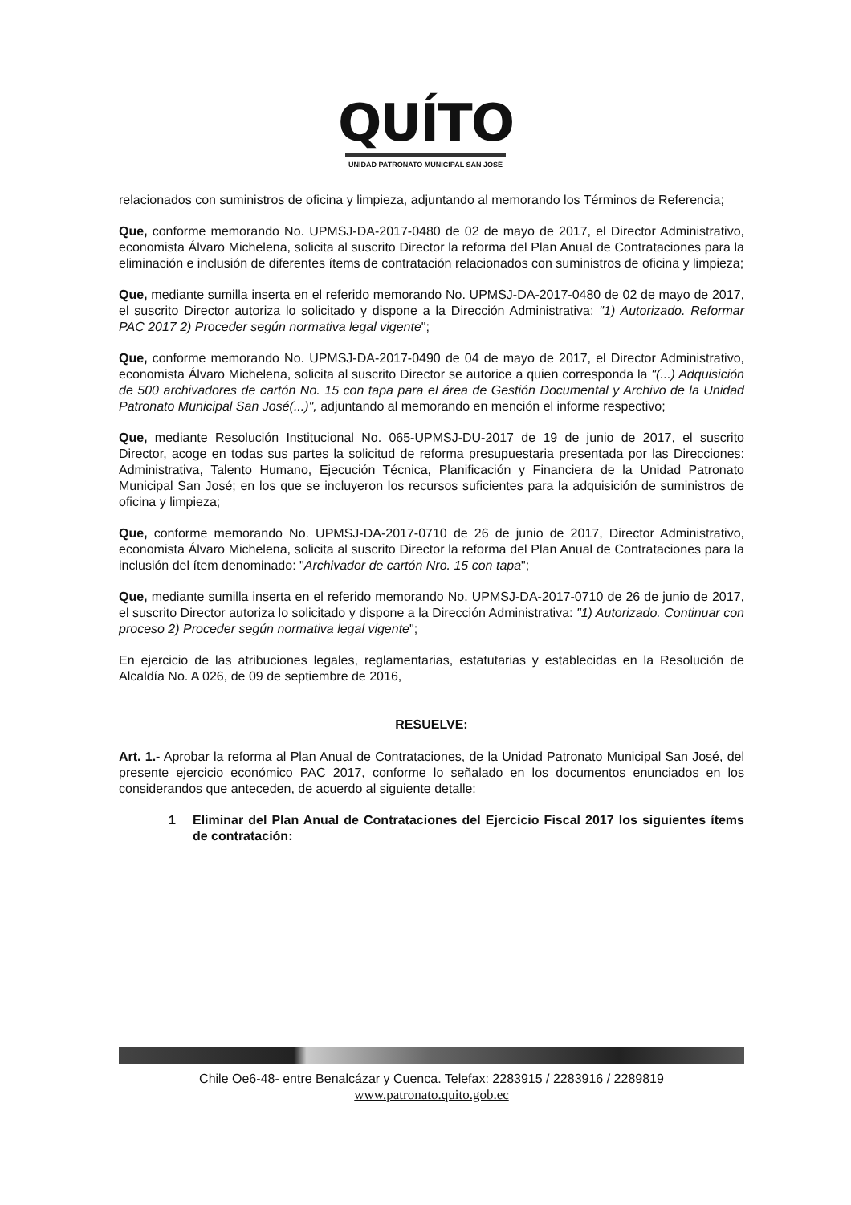QUÍTO
UNIDAD PATRONATO MUNICIPAL SAN JOSÉ
relacionados con suministros de oficina y limpieza, adjuntando al memorando los Términos de Referencia;
Que, conforme memorando No. UPMSJ-DA-2017-0480 de 02 de mayo de 2017, el Director Administrativo, economista Álvaro Michelena, solicita al suscrito Director la reforma del Plan Anual de Contrataciones para la eliminación e inclusión de diferentes ítems de contratación relacionados con suministros de oficina y limpieza;
Que, mediante sumilla inserta en el referido memorando No. UPMSJ-DA-2017-0480 de 02 de mayo de 2017, el suscrito Director autoriza lo solicitado y dispone a la Dirección Administrativa: "1) Autorizado. Reformar PAC 2017 2) Proceder según normativa legal vigente";
Que, conforme memorando No. UPMSJ-DA-2017-0490 de 04 de mayo de 2017, el Director Administrativo, economista Álvaro Michelena, solicita al suscrito Director se autorice a quien corresponda la "(...) Adquisición de 500 archivadores de cartón No. 15 con tapa para el área de Gestión Documental y Archivo de la Unidad Patronato Municipal San José(...)", adjuntando al memorando en mención el informe respectivo;
Que, mediante Resolución Institucional No. 065-UPMSJ-DU-2017 de 19 de junio de 2017, el suscrito Director, acoge en todas sus partes la solicitud de reforma presupuestaria presentada por las Direcciones: Administrativa, Talento Humano, Ejecución Técnica, Planificación y Financiera de la Unidad Patronato Municipal San José; en los que se incluyeron los recursos suficientes para la adquisición de suministros de oficina y limpieza;
Que, conforme memorando No. UPMSJ-DA-2017-0710 de 26 de junio de 2017, Director Administrativo, economista Álvaro Michelena, solicita al suscrito Director la reforma del Plan Anual de Contrataciones para la inclusión del ítem denominado: "Archivador de cartón Nro. 15 con tapa";
Que, mediante sumilla inserta en el referido memorando No. UPMSJ-DA-2017-0710 de 26 de junio de 2017, el suscrito Director autoriza lo solicitado y dispone a la Dirección Administrativa: "1) Autorizado. Continuar con proceso 2) Proceder según normativa legal vigente";
En ejercicio de las atribuciones legales, reglamentarias, estatutarias y establecidas en la Resolución de Alcaldía No. A 026, de 09 de septiembre de 2016,
RESUELVE:
Art. 1.- Aprobar la reforma al Plan Anual de Contrataciones, de la Unidad Patronato Municipal San José, del presente ejercicio económico PAC 2017, conforme lo señalado en los documentos enunciados en los considerandos que anteceden, de acuerdo al siguiente detalle:
1 Eliminar del Plan Anual de Contrataciones del Ejercicio Fiscal 2017 los siguientes ítems de contratación:
Chile Oe6-48- entre Benalcázar y Cuenca. Telefax: 2283915 / 2283916 / 2289819
www.patronato.quito.gob.ec